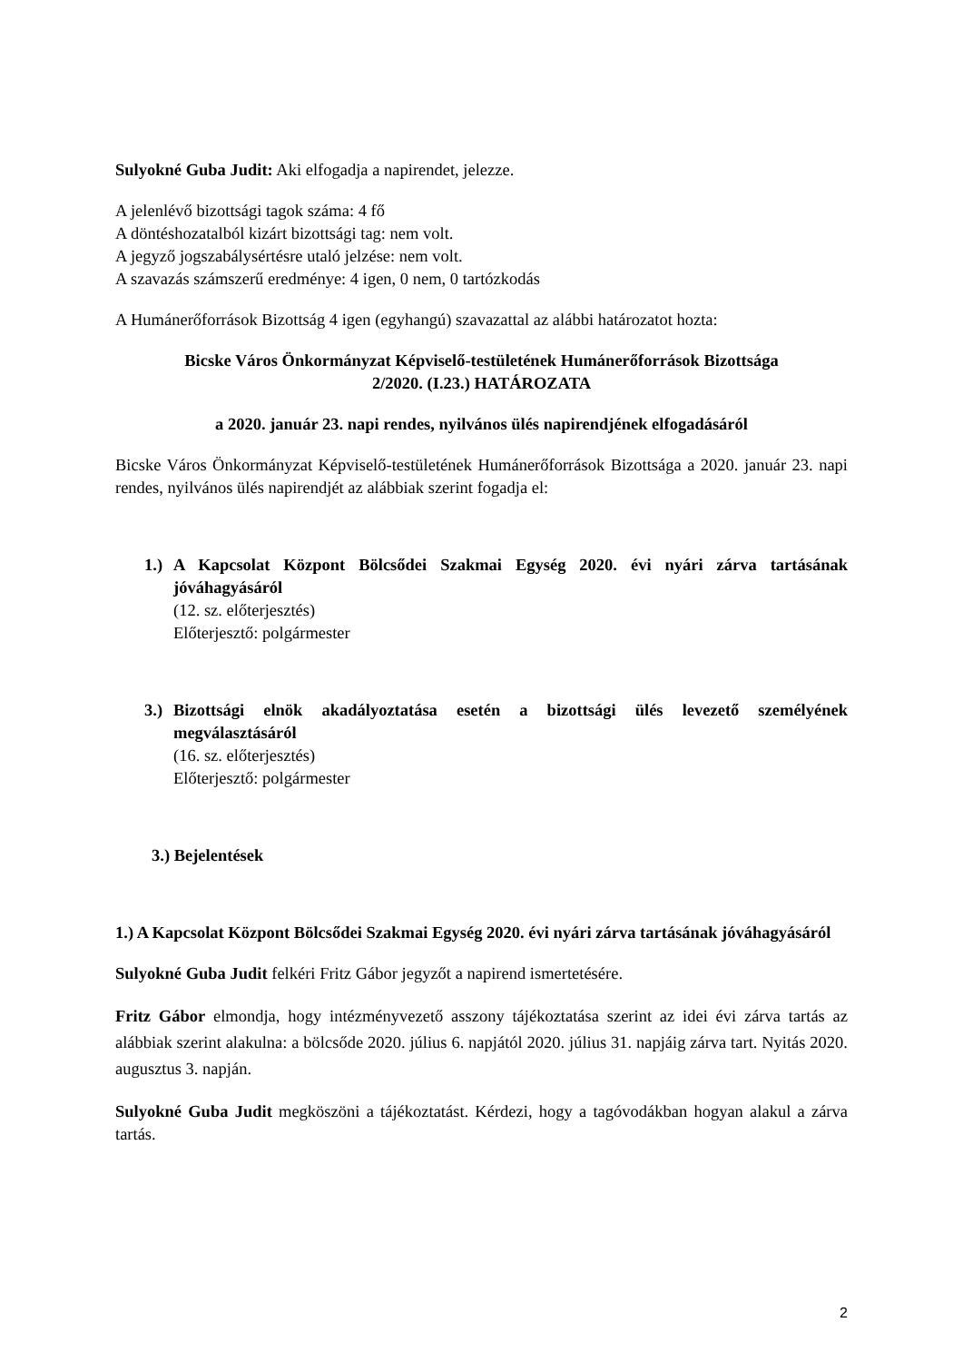Sulyokné Guba Judit: Aki elfogadja a napirendet, jelezze.
A jelenlévő bizottsági tagok száma: 4 fő
A döntéshozatalból kizárt bizottsági tag: nem volt.
A jegyző jogszabálysértésre utaló jelzése: nem volt.
A szavazás számszerű eredménye: 4 igen, 0 nem, 0 tartózkodás
A Humánerőforrások Bizottság 4 igen (egyhangú) szavazattal az alábbi határozatot hozta:
Bicske Város Önkormányzat Képviselő-testületének Humánerőforrások Bizottsága
2/2020. (I.23.) HATÁROZATA
a 2020. január 23. napi rendes, nyilvános ülés napirendjének elfogadásáról
Bicske Város Önkormányzat Képviselő-testületének Humánerőforrások Bizottsága a 2020. január 23. napi rendes, nyilvános ülés napirendjét az alábbiak szerint fogadja el:
1.) A Kapcsolat Központ Bölcsődei Szakmai Egység 2020. évi nyári zárva tartásának jóváhagyásáról
(12. sz. előterjesztés)
Előterjesztő: polgármester
3.) Bizottsági elnök akadályoztatása esetén a bizottsági ülés levezető személyének megválasztásáról
(16. sz. előterjesztés)
Előterjesztő: polgármester
3.) Bejelentések
1.) A Kapcsolat Központ Bölcsődei Szakmai Egység 2020. évi nyári zárva tartásának jóváhagyásáról
Sulyokné Guba Judit felkéri Fritz Gábor jegyzőt a napirend ismertetésére.
Fritz Gábor elmondja, hogy intézményvezető asszony tájékoztatása szerint az idei évi zárva tartás az alábbiak szerint alakulna: a bölcsőde 2020. július 6. napjától 2020. július 31. napjáig zárva tart. Nyitás 2020. augusztus 3. napján.
Sulyokné Guba Judit megköszöni a tájékoztatást. Kérdezi, hogy a tagóvodákban hogyan alakul a zárva tartás.
2